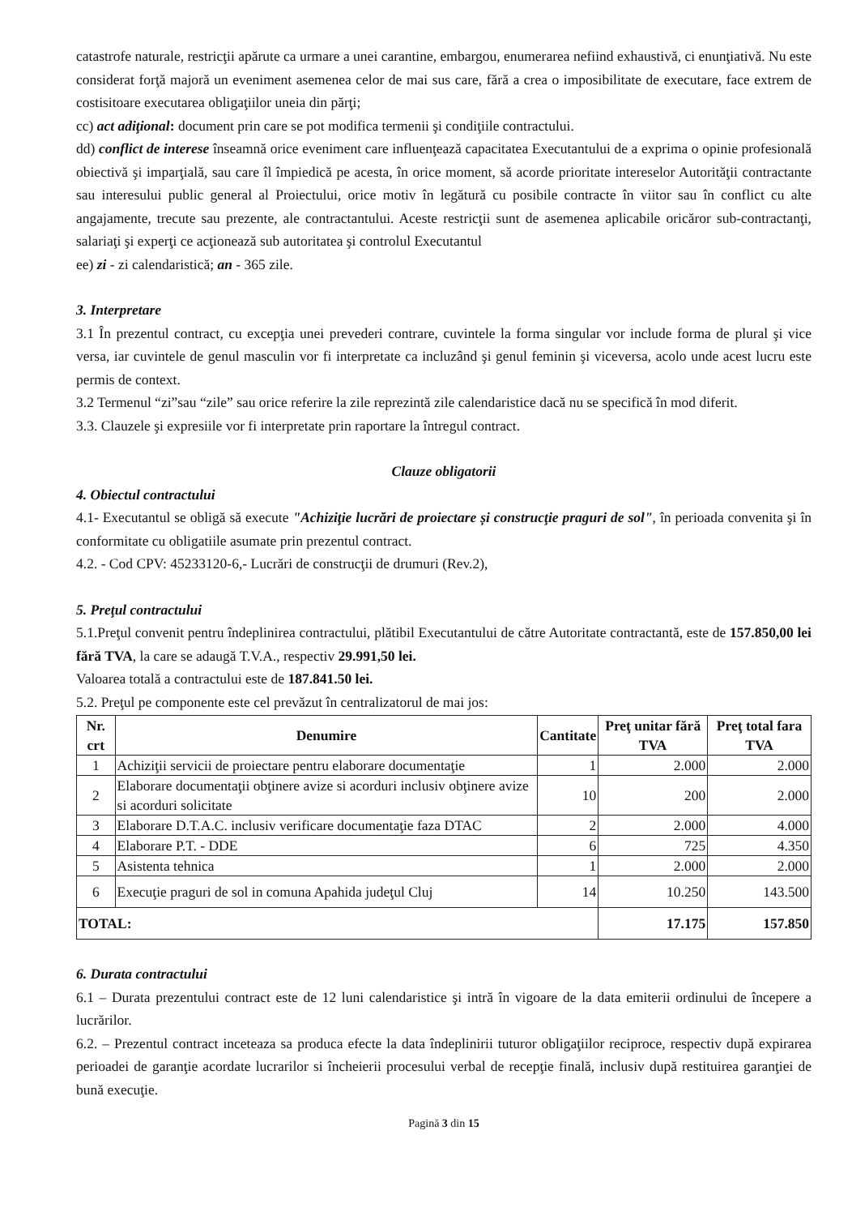catastrofe naturale, restricţii apărute ca urmare a unei carantine, embargou, enumerarea nefiind exhaustivă, ci enunţiativă. Nu este considerat forţă majoră un eveniment asemenea celor de mai sus care, fără a crea o imposibilitate de executare, face extrem de costisitoare executarea obligaţiilor uneia din părţi;
cc) act adiţional: document prin care se pot modifica termenii şi condiţiile contractului.
dd) conflict de interese înseamnă orice eveniment care influenţează capacitatea Executantului de a exprima o opinie profesională obiectivă şi imparţială, sau care îl împiedică pe acesta, în orice moment, să acorde prioritate intereselor Autorităţii contractante sau interesului public general al Proiectului, orice motiv în legătură cu posibile contracte în viitor sau în conflict cu alte angajamente, trecute sau prezente, ale contractantului. Aceste restricţii sunt de asemenea aplicabile oricăror sub-contractanţi, salariaţi şi experţi ce acţionează sub autoritatea şi controlul Executantul
ee) zi - zi calendaristică; an - 365 zile.
3. Interpretare
3.1 În prezentul contract, cu excepţia unei prevederi contrare, cuvintele la forma singular vor include forma de plural şi vice versa, iar cuvintele de genul masculin vor fi interpretate ca incluzând şi genul feminin şi viceversa, acolo unde acest lucru este permis de context.
3.2 Termenul “zi”sau “zile” sau orice referire la zile reprezintă zile calendaristice dacă nu se specifică în mod diferit.
3.3. Clauzele şi expresiile vor fi interpretate prin raportare la întregul contract.
Clauze obligatorii
4. Obiectul contractului
4.1- Executantul se obligă să execute "Achiziţie lucrări de proiectare și construcţie praguri de sol", în perioada convenita şi în conformitate cu obligatiile asumate prin prezentul contract.
4.2. - Cod CPV: 45233120-6,- Lucrări de construcţii de drumuri (Rev.2),
5. Preţul contractului
5.1.Preţul convenit pentru îndeplinirea contractului, plătibil Executantului de către Autoritate contractantă, este de 157.850,00 lei fără TVA, la care se adaugă T.V.A., respectiv 29.991,50 lei.
Valoarea totală a contractului este de 187.841.50 lei.
5.2. Preţul pe componente este cel prevăzut în centralizatorul de mai jos:
| Nr. crt | Denumire | Cantitate | Preţ unitar fără TVA | Preţ total fara TVA |
| --- | --- | --- | --- | --- |
| 1 | Achiziţii servicii de proiectare pentru elaborare documentaţie | 1 | 2.000 | 2.000 |
| 2 | Elaborare documentaţii obţinere avize si acorduri inclusiv obţinere avize si acorduri solicitate | 10 | 200 | 2.000 |
| 3 | Elaborare D.T.A.C. inclusiv verificare documentaţie faza DTAC | 2 | 2.000 | 4.000 |
| 4 | Elaborare P.T. - DDE | 6 | 725 | 4.350 |
| 5 | Asistenta tehnica | 1 | 2.000 | 2.000 |
| 6 | Execuţie praguri de sol in comuna Apahida judeţul Cluj | 14 | 10.250 | 143.500 |
| TOTAL: | | | 17.175 | 157.850 |
6. Durata contractului
6.1 – Durata prezentului contract este de 12 luni calendaristice şi intră în vigoare de la data emiterii ordinului de începere a lucrărilor.
6.2. – Prezentul contract inceteaza sa produca efecte la data îndeplinirii tuturor obligaţiilor reciproce, respectiv după expirarea perioadei de garanţie acordate lucrarilor si încheierii procesului verbal de recepţie finală, inclusiv după restituirea garanţiei de bună execuţie.
Pagină 3 din 15